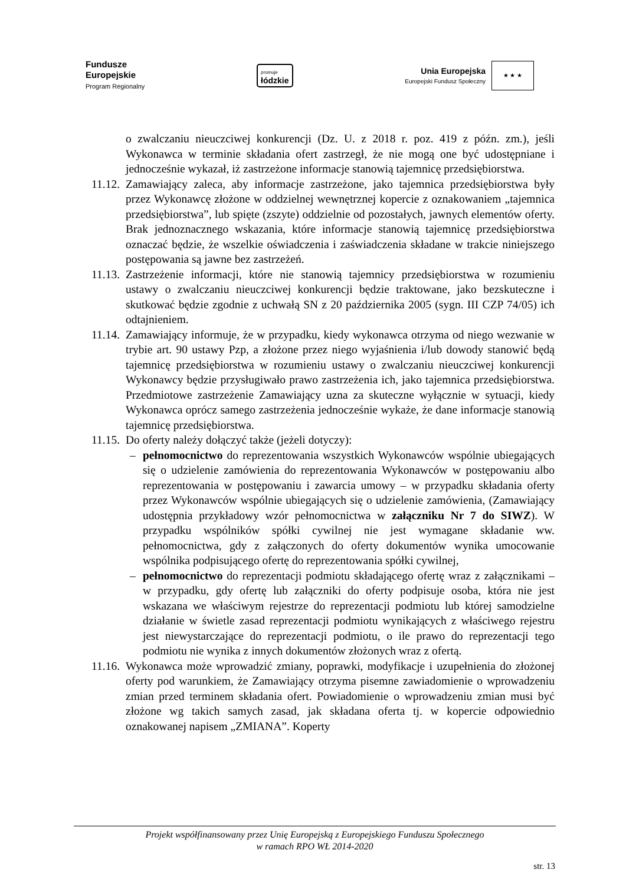Fundusze
Europejskie
Program Regionalny
promuje
łódzkie
Unia Europejska
Europejski Fundusz Społeczny
★ ★ ★
o zwalczaniu nieuczciwej konkurencji (Dz. U. z 2018 r. poz. 419 z późn. zm.), jeśli Wykonawca w terminie składania ofert zastrzegł, że nie mogą one być udostępniane i jednocześnie wykazał, iż zastrzeżone informacje stanowią tajemnicę przedsiębiorstwa.
11.12.
Zamawiający zaleca, aby informacje zastrzeżone, jako tajemnica przedsiębiorstwa były przez Wykonawcę złożone w oddzielnej wewnętrznej kopercie z oznakowaniem „tajemnica przedsiębiorstwa”, lub spięte (zszyte) oddzielnie od pozostałych, jawnych elementów oferty. Brak jednoznacznego wskazania, które informacje stanowią tajemnicę przedsiębiorstwa oznaczać będzie, że wszelkie oświadczenia i zaświadczenia składane w trakcie niniejszego postępowania są jawne bez zastrzeżeń.
11.13.
Zastrzeżenie informacji, które nie stanowią tajemnicy przedsiębiorstwa w rozumieniu ustawy o zwalczaniu nieuczciwej konkurencji będzie traktowane, jako bezskuteczne i skutkować będzie zgodnie z uchwałą SN z 20 października 2005 (sygn. III CZP 74/05) ich odtajnieniem.
11.14.
Zamawiający informuje, że w przypadku, kiedy wykonawca otrzyma od niego wezwanie w trybie art. 90 ustawy Pzp, a złożone przez niego wyjaśnienia i/lub dowody stanowić będą tajemnicę przedsiębiorstwa w rozumieniu ustawy o zwalczaniu nieuczciwej konkurencji Wykonawcy będzie przysługiwało prawo zastrzeżenia ich, jako tajemnica przedsiębiorstwa. Przedmiotowe zastrzeżenie Zamawiający uzna za skuteczne wyłącznie w sytuacji, kiedy Wykonawca oprócz samego zastrzeżenia jednocześnie wykaże, że dane informacje stanowią tajemnicę przedsiębiorstwa.
11.15.
Do oferty należy dołączyć także (jeżeli dotyczy):
– pełnomocnictwo do reprezentowania wszystkich Wykonawców wspólnie ubiegających się o udzielenie zamówienia do reprezentowania Wykonawców w postępowaniu albo reprezentowania w postępowaniu i zawarcia umowy – w przypadku składania oferty przez Wykonawców wspólnie ubiegających się o udzielenie zamówienia, (Zamawiający udostępnia przykładowy wzór pełnomocnictwa w załączniku Nr 7 do SIWZ). W przypadku wspólników spółki cywilnej nie jest wymagane składanie ww. pełnomocnictwa, gdy z załączonych do oferty dokumentów wynika umocowanie wspólnika podpisującego ofertę do reprezentowania spółki cywilnej,
– pełnomocnictwo do reprezentacji podmiotu składającego ofertę wraz z załącznikami – w przypadku, gdy ofertę lub załączniki do oferty podpisuje osoba, która nie jest wskazana we właściwym rejestrze do reprezentacji podmiotu lub której samodzielne działanie w świetle zasad reprezentacji podmiotu wynikających z właściwego rejestru jest niewystarczające do reprezentacji podmiotu, o ile prawo do reprezentacji tego podmiotu nie wynika z innych dokumentów złożonych wraz z ofertą.
11.16.
Wykonawca może wprowadzić zmiany, poprawki, modyfikacje i uzupełnienia do złożonej oferty pod warunkiem, że Zamawiający otrzyma pisemne zawiadomienie o wprowadzeniu zmian przed terminem składania ofert. Powiadomienie o wprowadzeniu zmian musi być złożone wg takich samych zasad, jak składana oferta tj. w kopercie odpowiednio oznakowanej napisem „ZMIANA”. Koperty
Projekt współfinansowany przez Unię Europejską z Europejskiego Funduszu Społecznego
w ramach RPO WŁ 2014-2020
str. 13